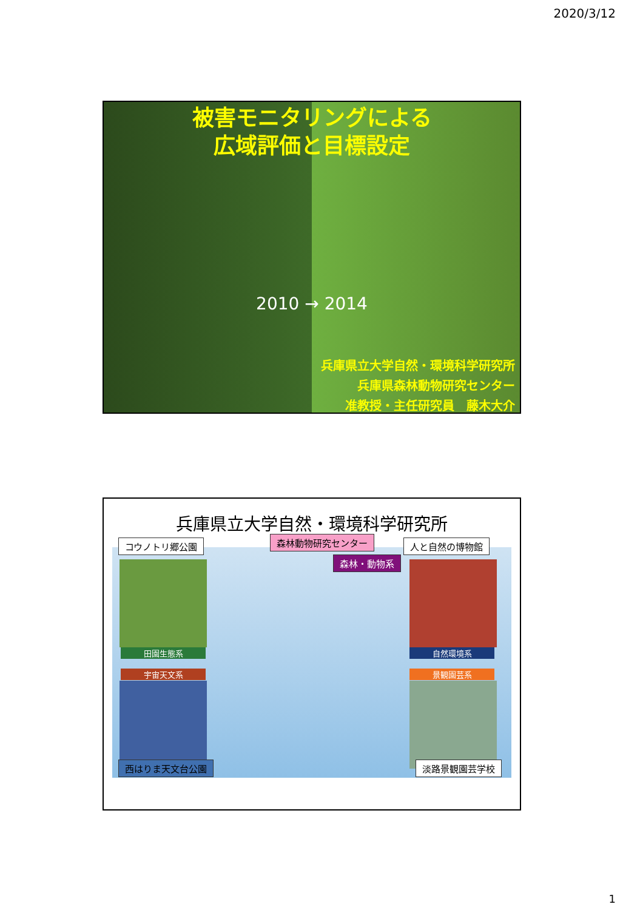2020/3/12
被害モニタリングによる
広域評価と目標設定
2010 → 2014
兵庫県立大学自然・環境科学研究所
兵庫県森林動物研究センター
准教授・主任研究員　藤木大介
兵庫県立大学自然・環境科学研究所
田園生態系
宇宙天文系
自然環境系
景観園芸系
コウノトリ郷公園 森林動物研究センター
森林・動物系
人と自然の博物館
西はりま天文台公園 淡路景観園芸学校
1